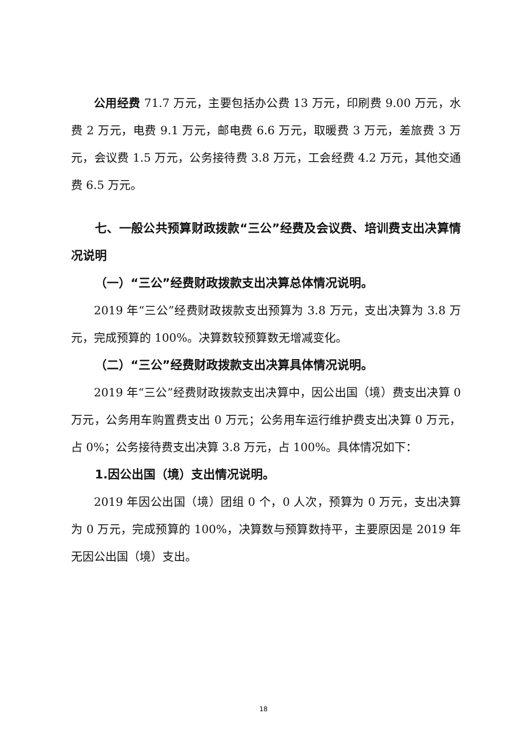公用经费 71.7 万元，主要包括办公费 13 万元，印刷费 9.00 万元，水费 2 万元，电费 9.1 万元，邮电费 6.6 万元，取暖费 3 万元，差旅费 3 万元，会议费 1.5 万元，公务接待费 3.8 万元，工会经费 4.2 万元，其他交通费 6.5 万元。
七、一般公共预算财政拨款“三公”经费及会议费、培训费支出决算情况说明
（一）“三公”经费财政拨款支出决算总体情况说明。
2019 年“三公”经费财政拨款支出预算为 3.8 万元，支出决算为 3.8 万元，完成预算的 100%。决算数较预算数无增减变化。
（二）“三公”经费财政拨款支出决算具体情况说明。
2019 年“三公”经费财政拨款支出决算中，因公出国（境）费支出决算 0 万元，公务用车购置费支出 0 万元；公务用车运行维护费支出决算 0 万元，占 0%；公务接待费支出决算 3.8 万元，占 100%。具体情况如下：
1.因公出国（境）支出情况说明。
2019 年因公出国（境）团组 0 个，0 人次，预算为 0 万元，支出决算为 0 万元，完成预算的 100%，决算数与预算数持平，主要原因是 2019 年无因公出国（境）支出。
18